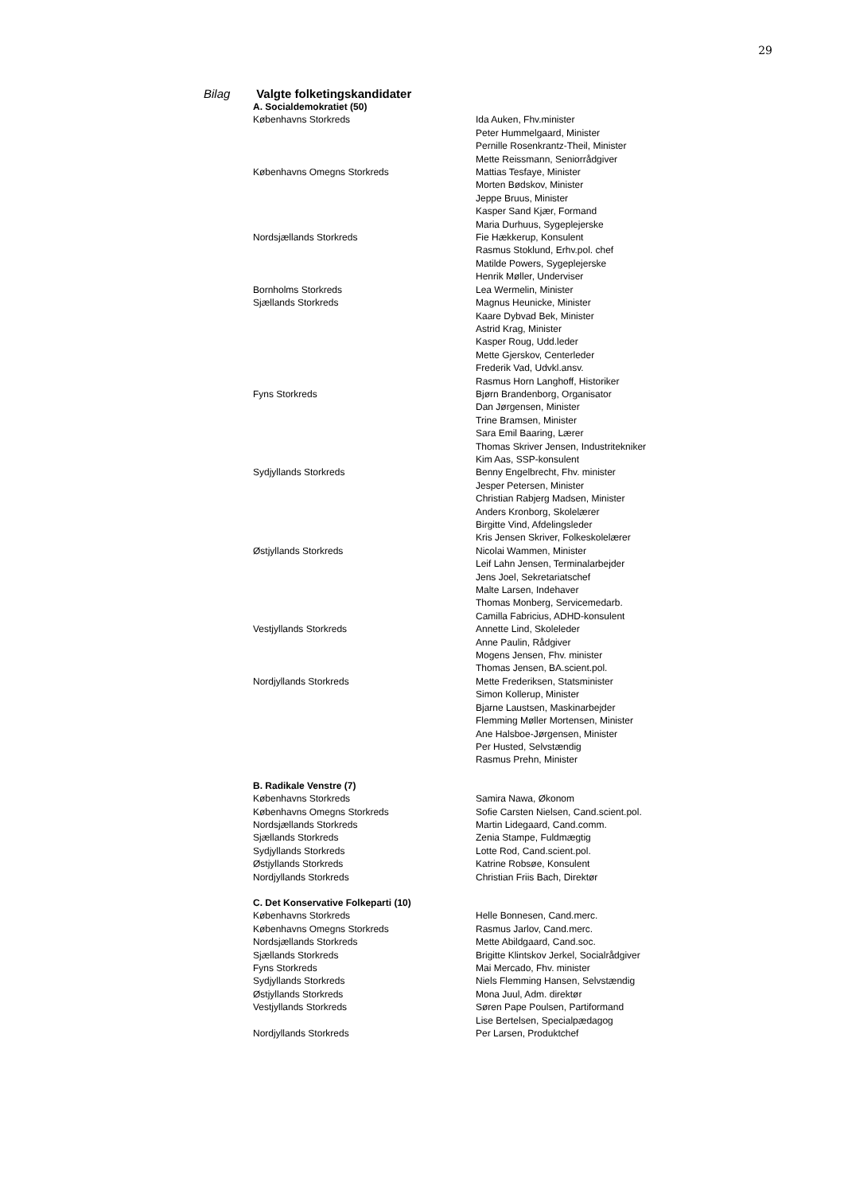29
Bilag Valgte folketingskandidater
| A. Socialdemokratiet (50) | |
| --- | --- |
| Københavns Storkreds | Ida Auken, Fhv.minister |
| | Peter Hummelgaard, Minister |
| | Pernille Rosenkrantz-Theil, Minister |
| | Mette Reissmann, Seniorrådgiver |
| Københavns Omegns Storkreds | Mattias Tesfaye, Minister |
| | Morten Bødskov, Minister |
| | Jeppe Bruus, Minister |
| | Kasper Sand Kjær, Formand |
| | Maria Durhuus, Sygeplejerske |
| Nordsjællands Storkreds | Fie Hækkerup, Konsulent |
| | Rasmus Stoklund, Erhv.pol. chef |
| | Matilde Powers, Sygeplejerske |
| | Henrik Møller, Underviser |
| Bornholms Storkreds | Lea Wermelin, Minister |
| Sjællands Storkreds | Magnus Heunicke, Minister |
| | Kaare Dybvad Bek, Minister |
| | Astrid Krag, Minister |
| | Kasper Roug, Udd.leder |
| | Mette Gjerskov, Centerleder |
| | Frederik Vad, Udvkl.ansv. |
| | Rasmus Horn Langhoff, Historiker |
| Fyns Storkreds | Bjørn Brandenborg, Organisator |
| | Dan Jørgensen, Minister |
| | Trine Bramsen, Minister |
| | Sara Emil Baaring, Lærer |
| | Thomas Skriver Jensen, Industritekniker |
| | Kim Aas, SSP-konsulent |
| Sydjyllands Storkreds | Benny Engelbrecht, Fhv. minister |
| | Jesper Petersen, Minister |
| | Christian Rabjerg Madsen, Minister |
| | Anders Kronborg, Skolelærer |
| | Birgitte Vind, Afdelingsleder |
| | Kris Jensen Skriver, Folkeskolelærer |
| Østjyllands Storkreds | Nicolai Wammen, Minister |
| | Leif Lahn Jensen, Terminalarbejder |
| | Jens Joel, Sekretariatschef |
| | Malte Larsen, Indehaver |
| | Thomas Monberg, Servicemedarb. |
| | Camilla Fabricius, ADHD-konsulent |
| Vestjyllands Storkreds | Annette Lind, Skoleleder |
| | Anne Paulin, Rådgiver |
| | Mogens Jensen, Fhv. minister |
| | Thomas Jensen, BA.scient.pol. |
| Nordjyllands Storkreds | Mette Frederiksen, Statsminister |
| | Simon Kollerup, Minister |
| | Bjarne Laustsen, Maskinarbejder |
| | Flemming Møller Mortensen, Minister |
| | Ane Halsboe-Jørgensen, Minister |
| | Per Husted, Selvstændig |
| | Rasmus Prehn, Minister |
| B. Radikale Venstre (7) | |
| Københavns Storkreds | Samira Nawa, Økonom |
| Københavns Omegns Storkreds | Sofie Carsten Nielsen, Cand.scient.pol. |
| Nordsjællands Storkreds | Martin Lidegaard, Cand.comm. |
| Sjællands Storkreds | Zenia Stampe, Fuldmægtig |
| Sydjyllands Storkreds | Lotte Rod, Cand.scient.pol. |
| Østjyllands Storkreds | Katrine Robsøe, Konsulent |
| Nordjyllands Storkreds | Christian Friis Bach, Direktør |
| C. Det Konservative Folkeparti (10) | |
| Københavns Storkreds | Helle Bonnesen, Cand.merc. |
| Københavns Omegns Storkreds | Rasmus Jarlov, Cand.merc. |
| Nordsjællands Storkreds | Mette Abildgaard, Cand.soc. |
| Sjællands Storkreds | Brigitte Klintskov Jerkel, Socialrådgiver |
| Fyns Storkreds | Mai Mercado, Fhv. minister |
| Sydjyllands Storkreds | Niels Flemming Hansen, Selvstændig |
| Østjyllands Storkreds | Mona Juul, Adm. direktør |
| Vestjyllands Storkreds | Søren Pape Poulsen, Partiformand |
| | Lise Bertelsen, Specialpædagog |
| Nordjyllands Storkreds | Per Larsen, Produktchef |